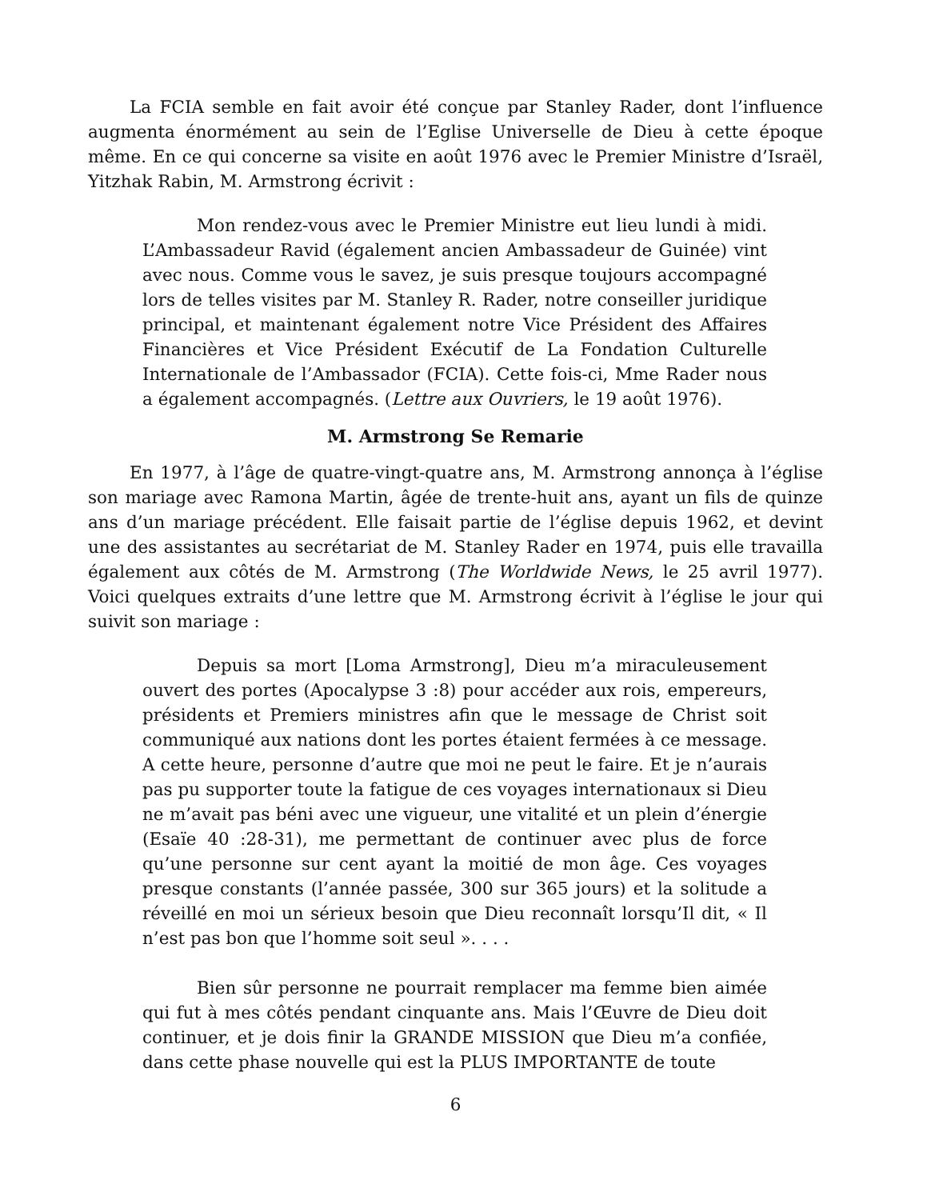La FCIA semble en fait avoir été conçue par Stanley Rader, dont l’influence augmenta énormément au sein de l’Eglise Universelle de Dieu à cette époque même. En ce qui concerne sa visite en août 1976 avec le Premier Ministre d’Israël, Yitzhak Rabin, M. Armstrong écrivit :
Mon rendez-vous avec le Premier Ministre eut lieu lundi à midi. L’Ambassadeur Ravid (également ancien Ambassadeur de Guinée) vint avec nous. Comme vous le savez, je suis presque toujours accompagné lors de telles visites par M. Stanley R. Rader, notre conseiller juridique principal, et maintenant également notre Vice Président des Affaires Financières et Vice Président Exécutif de La Fondation Culturelle Internationale de l’Ambassador (FCIA). Cette fois-ci, Mme Rader nous a également accompagnés. (Lettre aux Ouvriers, le 19 août 1976).
M. Armstrong Se Remarie
En 1977, à l’âge de quatre-vingt-quatre ans, M. Armstrong annonça à l’église son mariage avec Ramona Martin, âgée de trente-huit ans, ayant un fils de quinze ans d’un mariage précédent. Elle faisait partie de l’église depuis 1962, et devint une des assistantes au secrétariat de M. Stanley Rader en 1974, puis elle travailla également aux côtés de M. Armstrong (The Worldwide News, le 25 avril 1977). Voici quelques extraits d’une lettre que M. Armstrong écrivit à l’église le jour qui suivit son mariage :
Depuis sa mort [Loma Armstrong], Dieu m’a miraculeusement ouvert des portes (Apocalypse 3 :8) pour accéder aux rois, empereurs, présidents et Premiers ministres afin que le message de Christ soit communiqué aux nations dont les portes étaient fermées à ce message. A cette heure, personne d’autre que moi ne peut le faire. Et je n’aurais pas pu supporter toute la fatigue de ces voyages internationaux si Dieu ne m’avait pas béni avec une vigueur, une vitalité et un plein d’énergie (Esaïe 40 :28-31), me permettant de continuer avec plus de force qu’une personne sur cent ayant la moitié de mon âge. Ces voyages presque constants (l’année passée, 300 sur 365 jours) et la solitude a réveillé en moi un sérieux besoin que Dieu reconnaît lorsqu’Il dit, « Il n’est pas bon que l’homme soit seul ». . . .
Bien sûr personne ne pourrait remplacer ma femme bien aimée qui fut à mes côtés pendant cinquante ans. Mais l’Œuvre de Dieu doit continuer, et je dois finir la GRANDE MISSION que Dieu m’a confiée, dans cette phase nouvelle qui est la PLUS IMPORTANTE de toute
6